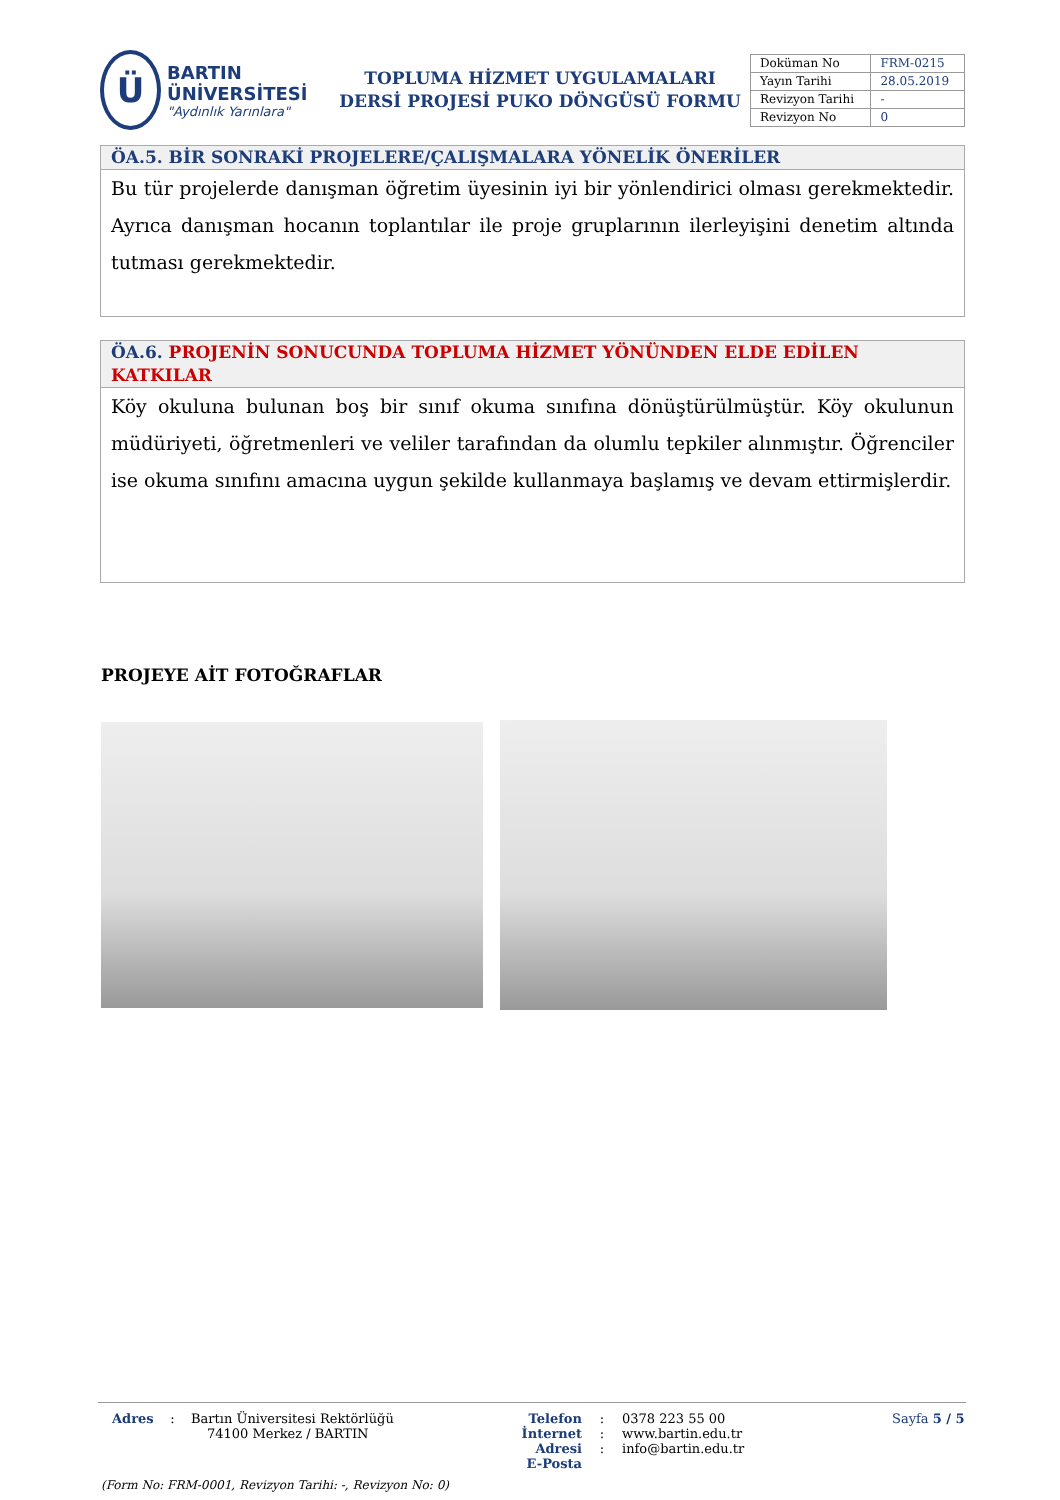Ü
BARTIN ÜNİVERSİTESİ
"Aydınlık Yarınlara"
TOPLUMA HİZMET UYGULAMALARI
DERSİ PROJESİ PUKO DÖNGÜSÜ FORMU
| Doküman No | FRM-0215 |
| Yayın Tarihi | 28.05.2019 |
| Revizyon Tarihi | - |
| Revizyon No | 0 |
ÖA.5. BİR SONRAKİ PROJELERE/ÇALIŞMALARA YÖNELİK ÖNERİLER
Bu tür projelerde danışman öğretim üyesinin iyi bir yönlendirici olması gerekmektedir. Ayrıca danışman hocanın toplantılar ile proje gruplarının ilerleyişini denetim altında tutması gerekmektedir.
ÖA.6. PROJENİN SONUCUNDA TOPLUMA HİZMET YÖNÜNDEN ELDE EDİLEN KATKILAR
Köy okuluna bulunan boş bir sınıf okuma sınıfına dönüştürülmüştür. Köy okulunun müdüriyeti, öğretmenleri ve veliler tarafından da olumlu tepkiler alınmıştır. Öğrenciler ise okuma sınıfını amacına uygun şekilde kullanmaya başlamış ve devam ettirmişlerdir.
PROJEYE AİT FOTOĞRAFLAR
Adres : Bartın Üniversitesi Rektörlüğü
74100 Merkez / BARTIN
Telefon
İnternet Adresi
E-Posta
:
:
:
0378 223 55 00
www.bartin.edu.tr
info@bartin.edu.tr
Sayfa 5 / 5
(Form No: FRM-0001, Revizyon Tarihi: -, Revizyon No: 0)